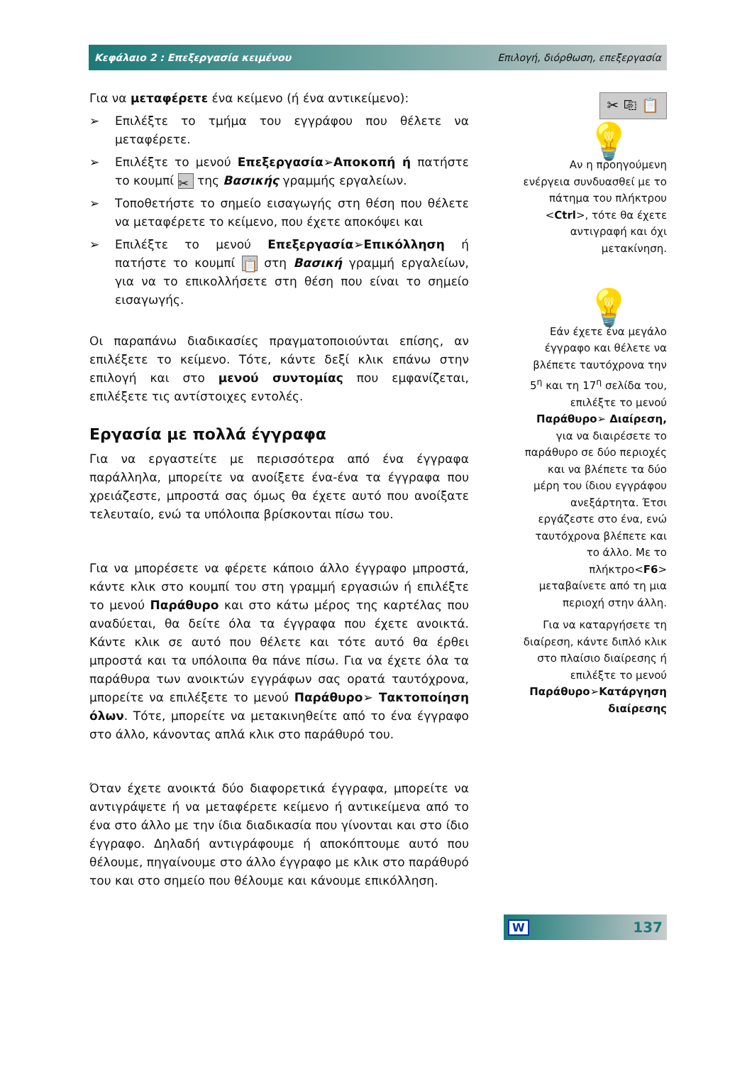Κεφάλαιο 2 : Επεξεργασία κειμένου Επιλογή, διόρθωση, επεξεργασία
Για να μεταφέρετε ένα κείμενο (ή ένα αντικείμενο):
➢ Επιλέξτε το τμήμα του εγγράφου που θέλετε να μεταφέρετε.
➢ Επιλέξτε το μενού Επεξεργασία➢Αποκοπή ή πατήστε το κουμπί ✂ της Βασικής γραμμής εργαλείων.
➢ Τοποθετήστε το σημείο εισαγωγής στη θέση που θέλετε να μεταφέρετε το κείμενο, που έχετε αποκόψει και
➢ Επιλέξτε το μενού Επεξεργασία➢Επικόλληση ή πατήστε το κουμπί 📋 στη Βασική γραμμή εργαλείων, για να το επικολλήσετε στη θέση που είναι το σημείο εισαγωγής.
Οι παραπάνω διαδικασίες πραγματοποιούνται επίσης, αν επιλέξετε το κείμενο. Τότε, κάντε δεξί κλικ επάνω στην επιλογή και στο μενού συντομίας που εμφανίζεται, επιλέξετε τις αντίστοιχες εντολές.
Εργασία με πολλά έγγραφα
Για να εργαστείτε με περισσότερα από ένα έγγραφα παράλληλα, μπορείτε να ανοίξετε ένα-ένα τα έγγραφα που χρειάζεστε, μπροστά σας όμως θα έχετε αυτό που ανοίξατε τελευταίο, ενώ τα υπόλοιπα βρίσκονται πίσω του.
Για να μπορέσετε να φέρετε κάποιο άλλο έγγραφο μπροστά, κάντε κλικ στο κουμπί του στη γραμμή εργασιών ή επιλέξτε το μενού Παράθυρο και στο κάτω μέρος της καρτέλας που αναδύεται, θα δείτε όλα τα έγγραφα που έχετε ανοικτά. Κάντε κλικ σε αυτό που θέλετε και τότε αυτό θα έρθει μπροστά και τα υπόλοιπα θα πάνε πίσω. Για να έχετε όλα τα παράθυρα των ανοικτών εγγράφων σας ορατά ταυτόχρονα, μπορείτε να επιλέξετε το μενού Παράθυρο➢ Τακτοποίηση όλων. Τότε, μπορείτε να μετακινηθείτε από το ένα έγγραφο στο άλλο, κάνοντας απλά κλικ στο παράθυρό του.
Όταν έχετε ανοικτά δύο διαφορετικά έγγραφα, μπορείτε να αντιγράψετε ή να μεταφέρετε κείμενο ή αντικείμενα από το ένα στο άλλο με την ίδια διαδικασία που γίνονται και στο ίδιο έγγραφο. Δηλαδή αντιγράφουμε ή αποκόπτουμε αυτό που θέλουμε, πηγαίνουμε στο άλλο έγγραφο με κλικ στο παράθυρό του και στο σημείο που θέλουμε και κάνουμε επικόλληση.
✂ ⎘ 📋
💡
Αν η προηγούμενη ενέργεια συνδυασθεί με το πάτημα του πλήκτρου <Ctrl>, τότε θα έχετε αντιγραφή και όχι μετακίνηση.
💡
Εάν έχετε ένα μεγάλο έγγραφο και θέλετε να βλέπετε ταυτόχρονα την 5<sup>η</sup> και τη 17<sup>η</sup> σελίδα του, επιλέξτε το μενού Παράθυρο➢ Διαίρεση, για να διαιρέσετε το παράθυρο σε δύο περιοχές και να βλέπετε τα δύο μέρη του ίδιου εγγράφου ανεξάρτητα. Έτσι εργάζεστε στο ένα, ενώ ταυτόχρονα βλέπετε και το άλλο. Με το πλήκτρο<F6> μεταβαίνετε από τη μια περιοχή στην άλλη.
Για να καταργήσετε τη διαίρεση, κάντε διπλό κλικ στο πλαίσιο διαίρεσης ή επιλέξτε το μενού Παράθυρο➢Κατάργηση διαίρεσης
W 137